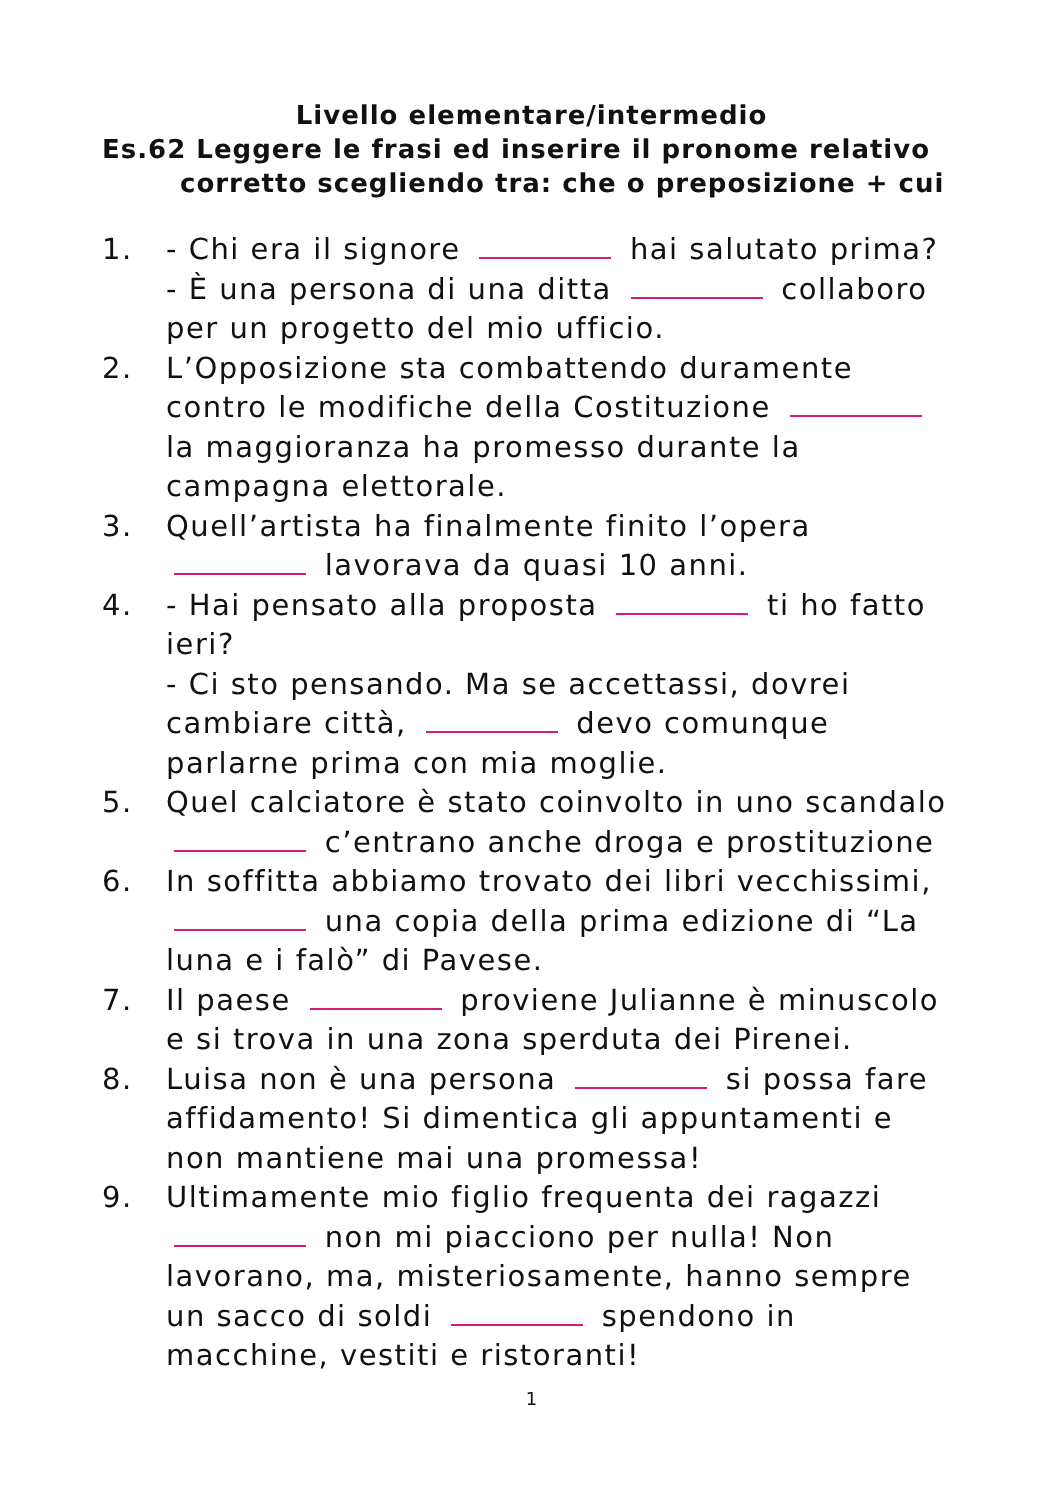Livello elementare/intermedio
Es.62 Leggere le frasi ed inserire il pronome relativo
corretto scegliendo tra: che o preposizione + cui
1. - Chi era il signore hai salutato prima?
- È una persona di una ditta collaboro per un progetto del mio ufficio.
2. L’Opposizione sta combattendo duramente contro le modifiche della Costituzione la maggioranza ha promesso durante la campagna elettorale.
3. Quell’artista ha finalmente finito l’opera lavorava da quasi 10 anni.
4. - Hai pensato alla proposta ti ho fatto ieri?
- Ci sto pensando. Ma se accettassi, dovrei cambiare città, devo comunque parlarne prima con mia moglie.
5. Quel calciatore è stato coinvolto in uno scandalo c’entrano anche droga e prostituzione
6. In soffitta abbiamo trovato dei libri vecchissimi, una copia della prima edizione di “La luna e i falò” di Pavese.
7. Il paese proviene Julianne è minuscolo e si trova in una zona sperduta dei Pirenei.
8. Luisa non è una persona si possa fare affidamento! Si dimentica gli appuntamenti e non mantiene mai una promessa!
9. Ultimamente mio figlio frequenta dei ragazzi non mi piacciono per nulla! Non lavorano, ma, misteriosamente, hanno sempre un sacco di soldi spendono in macchine, vestiti e ristoranti!
1